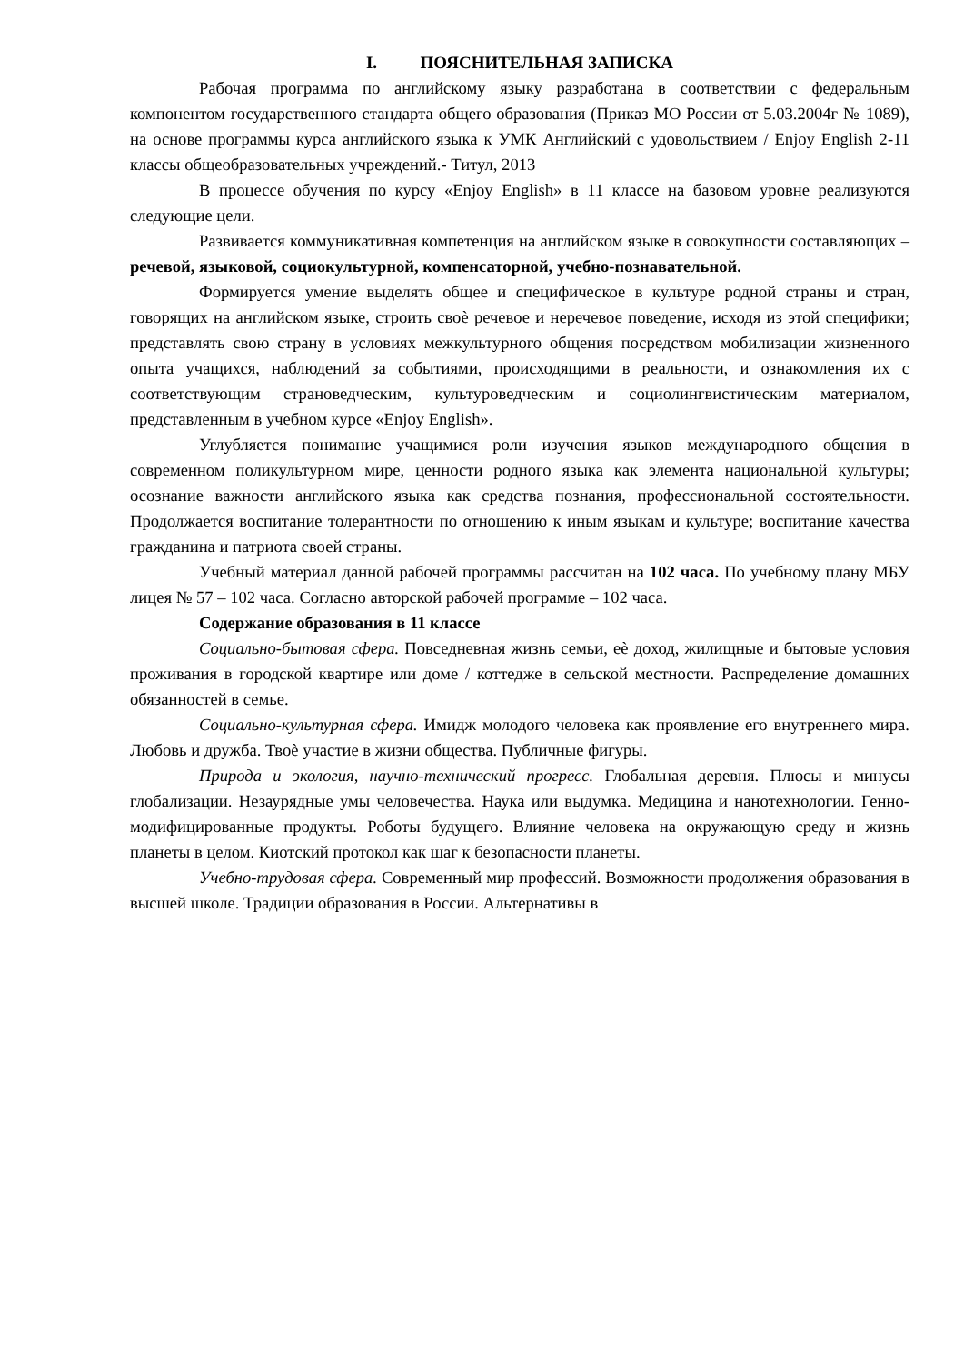I. ПОЯСНИТЕЛЬНАЯ ЗАПИСКА
Рабочая программа по английскому языку разработана в соответствии с федеральным компонентом государственного стандарта общего образования (Приказ МО России от 5.03.2004г № 1089), на основе программы курса английского языка к УМК Английский с удовольствием / Enjoy English 2-11 классы общеобразовательных учреждений.- Титул, 2013
В процессе обучения по курсу «Enjoy English» в 11 классе на базовом уровне реализуются следующие цели.
Развивается коммуникативная компетенция на английском языке в совокупности составляющих – речевой, языковой, социокультурной, компенсаторной, учебно-познавательной.
Формируется умение выделять общее и специфическое в культуре родной страны и стран, говорящих на английском языке, строить своѐ речевое и неречевое поведение, исходя из этой специфики; представлять свою страну в условиях межкультурного общения посредством мобилизации жизненного опыта учащихся, наблюдений за событиями, происходящими в реальности, и ознакомления их с соответствующим страноведческим, культуроведческим и социолингвистическим материалом, представленным в учебном курсе «Enjoy English».
Углубляется понимание учащимися роли изучения языков международного общения в современном поликультурном мире, ценности родного языка как элемента национальной культуры; осознание важности английского языка как средства познания, профессиональной состоятельности. Продолжается воспитание толерантности по отношению к иным языкам и культуре; воспитание качества гражданина и патриота своей страны.
Учебный материал данной рабочей программы рассчитан на 102 часа. По учебному плану МБУ лицея № 57 – 102 часа. Согласно авторской рабочей программе – 102 часа.
Содержание образования в 11 классе
Социально-бытовая сфера. Повседневная жизнь семьи, еѐ доход, жилищные и бытовые условия проживания в городской квартире или доме / коттедже в сельской местности. Распределение домашних обязанностей в семье.
Социально-культурная сфера. Имидж молодого человека как проявление его внутреннего мира. Любовь и дружба. Твоѐ участие в жизни общества. Публичные фигуры.
Природа и экология, научно-технический прогресс. Глобальная деревня. Плюсы и минусы глобализации. Незаурядные умы человечества. Наука или выдумка. Медицина и нанотехнологии. Генно-модифицированные продукты. Роботы будущего. Влияние человека на окружающую среду и жизнь планеты в целом. Киотский протокол как шаг к безопасности планеты.
Учебно-трудовая сфера. Современный мир профессий. Возможности продолжения образования в высшей школе. Традиции образования в России. Альтернативы в